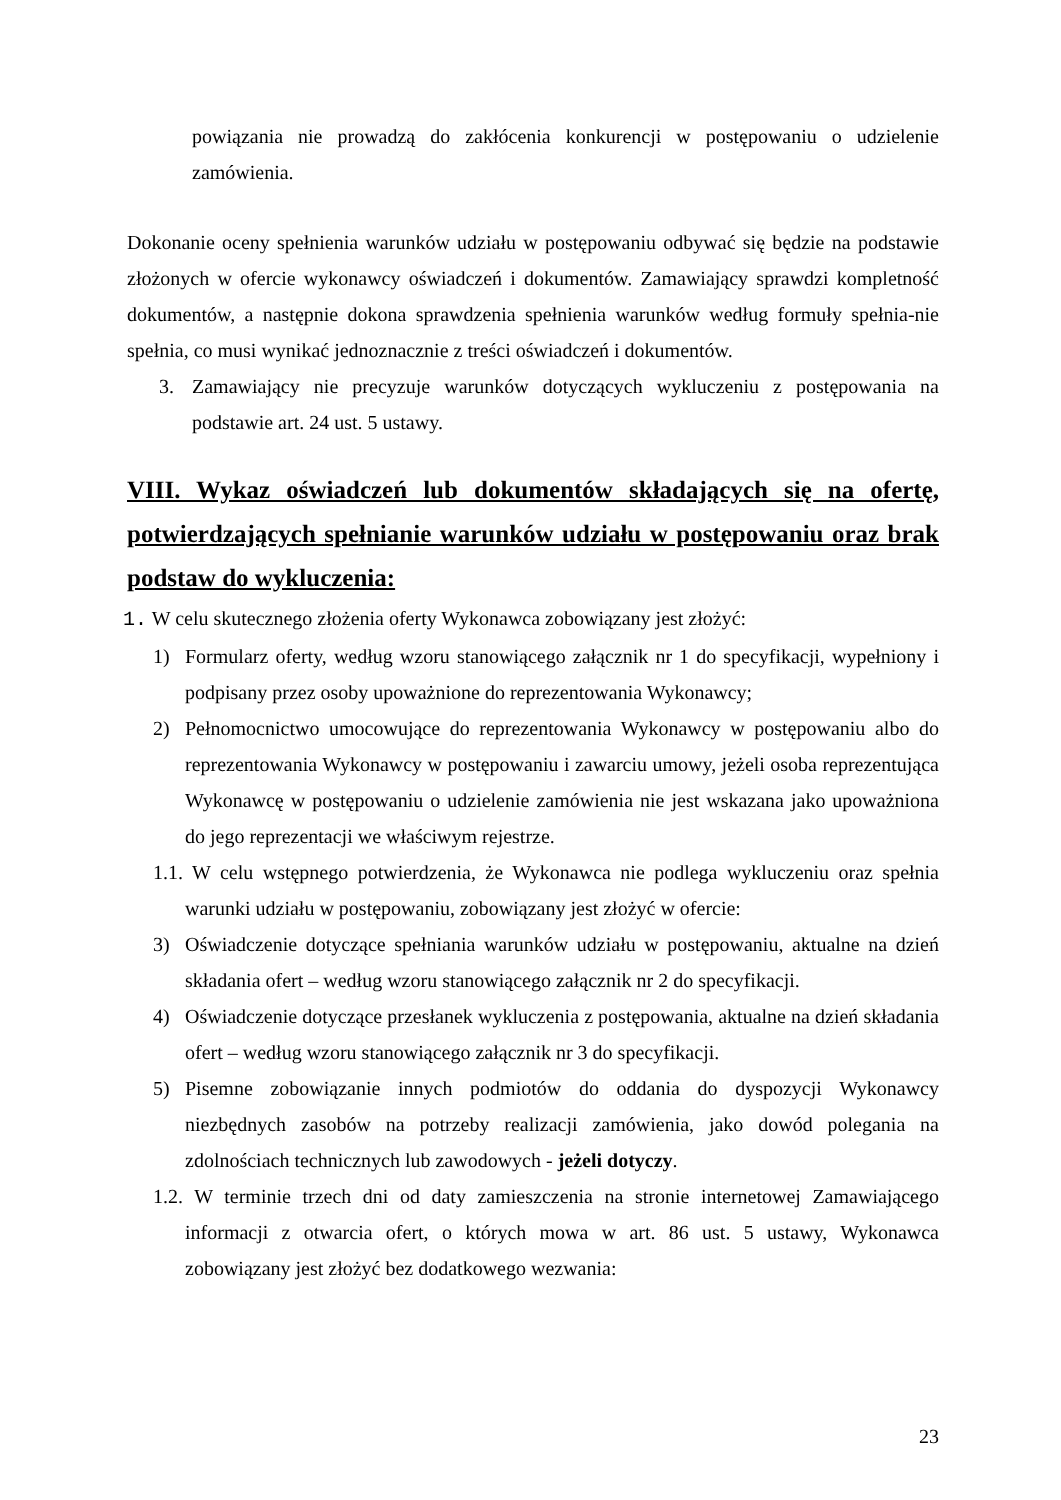powiązania nie prowadzą do zakłócenia konkurencji w postępowaniu o udzielenie zamówienia.
Dokonanie oceny spełnienia warunków udziału w postępowaniu odbywać się będzie na podstawie złożonych w ofercie wykonawcy oświadczeń i dokumentów. Zamawiający sprawdzi kompletność dokumentów, a następnie dokona sprawdzenia spełnienia warunków według formuły spełnia-nie spełnia, co musi wynikać jednoznacznie z treści oświadczeń i dokumentów.
3. Zamawiający nie precyzuje warunków dotyczących wykluczeniu z postępowania na podstawie art. 24 ust. 5 ustawy.
VIII. Wykaz oświadczeń lub dokumentów składających się na ofertę, potwierdzających spełnianie warunków udziału w postępowaniu oraz brak podstaw do wykluczenia:
1. W celu skutecznego złożenia oferty Wykonawca zobowiązany jest złożyć:
1) Formularz oferty, według wzoru stanowiącego załącznik nr 1 do specyfikacji, wypełniony i podpisany przez osoby upoważnione do reprezentowania Wykonawcy;
2) Pełnomocnictwo umocowujące do reprezentowania Wykonawcy w postępowaniu albo do reprezentowania Wykonawcy w postępowaniu i zawarciu umowy, jeżeli osoba reprezentująca Wykonawcę w postępowaniu o udzielenie zamówienia nie jest wskazana jako upoważniona do jego reprezentacji we właściwym rejestrze.
1.1. W celu wstępnego potwierdzenia, że Wykonawca nie podlega wykluczeniu oraz spełnia warunki udziału w postępowaniu, zobowiązany jest złożyć w ofercie:
3) Oświadczenie dotyczące spełniania warunków udziału w postępowaniu, aktualne na dzień składania ofert – według wzoru stanowiącego załącznik nr 2 do specyfikacji.
4) Oświadczenie dotyczące przesłanek wykluczenia z postępowania, aktualne na dzień składania ofert – według wzoru stanowiącego załącznik nr 3 do specyfikacji.
5) Pisemne zobowiązanie innych podmiotów do oddania do dyspozycji Wykonawcy niezbędnych zasobów na potrzeby realizacji zamówienia, jako dowód polegania na zdolnościach technicznych lub zawodowych - jeżeli dotyczy.
1.2. W terminie trzech dni od daty zamieszczenia na stronie internetowej Zamawiającego informacji z otwarcia ofert, o których mowa w art. 86 ust. 5 ustawy, Wykonawca zobowiązany jest złożyć bez dodatkowego wezwania:
23